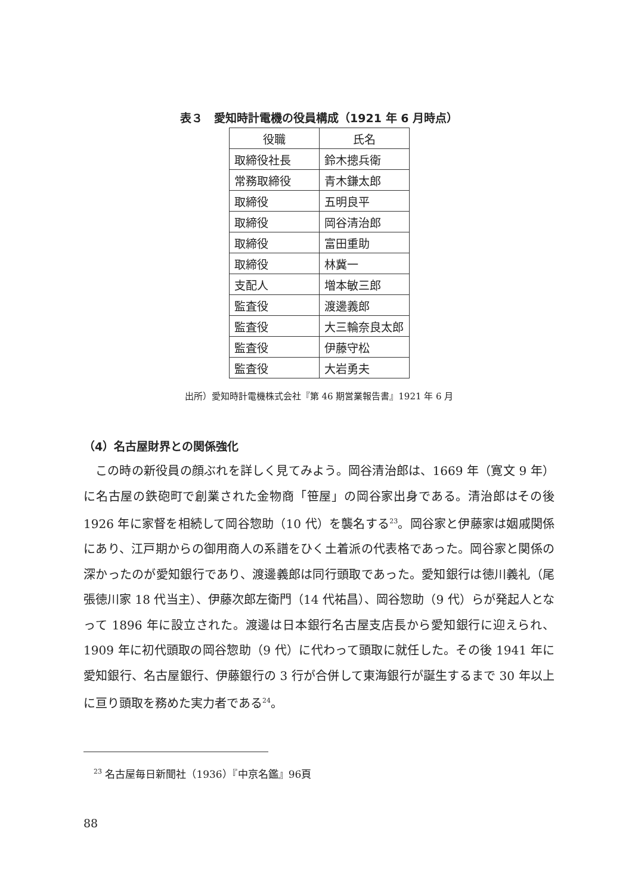表３　愛知時計電機の役員構成（1921 年 6 月時点）
| 役職 | 氏名 |
| --- | --- |
| 取締役社長 | 鈴木摠兵衛 |
| 常務取締役 | 青木鎌太郎 |
| 取締役 | 五明良平 |
| 取締役 | 岡谷清治郎 |
| 取締役 | 富田重助 |
| 取締役 | 林冀一 |
| 支配人 | 増本敏三郎 |
| 監査役 | 渡邊義郎 |
| 監査役 | 大三輪奈良太郎 |
| 監査役 | 伊藤守松 |
| 監査役 | 大岩勇夫 |
出所）愛知時計電機株式会社『第 46 期営業報告書』1921 年 6 月
（4）名古屋財界との関係強化
この時の新役員の顔ぶれを詳しく見てみよう。岡谷清治郎は、1669 年（寛文 9 年）に名古屋の鉄砲町で創業された金物商「笹屋」の岡谷家出身である。清治郎はその後 1926 年に家督を相続して岡谷惣助（10 代）を襲名する<sup>23</sup>。岡谷家と伊藤家は姻戚関係にあり、江戸期からの御用商人の系譜をひく土着派の代表格であった。岡谷家と関係の深かったのが愛知銀行であり、渡邊義郎は同行頭取であった。愛知銀行は徳川義礼（尾張徳川家 18 代当主）、伊藤次郎左衛門（14 代祐昌）、岡谷惣助（9 代）らが発起人となって 1896 年に設立された。渡邊は日本銀行名古屋支店長から愛知銀行に迎えられ、1909 年に初代頭取の岡谷惣助（9 代）に代わって頭取に就任した。その後 1941 年に愛知銀行、名古屋銀行、伊藤銀行の 3 行が合併して東海銀行が誕生するまで 30 年以上に亘り頭取を務めた実力者である<sup>24</sup>。
<sup>23</sup> 名古屋毎日新聞社（1936）『中京名鑑』96頁
88